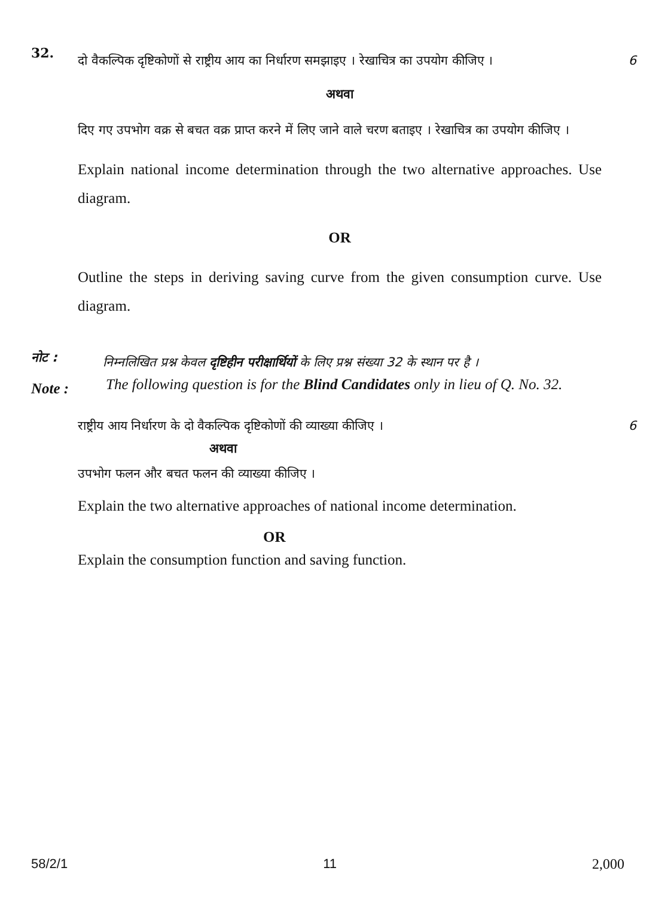32.
दो वैकल्पिक दृष्टिकोणों से राष्ट्रीय आय का निर्धारण समझाइए । रेखाचित्र का उपयोग कीजिए । 6
अथवा
दिए गए उपभोग वक्र से बचत वक्र प्राप्त करने में लिए जाने वाले चरण बताइए । रेखाचित्र का उपयोग कीजिए ।
Explain national income determination through the two alternative approaches. Use diagram.
OR
Outline the steps in deriving saving curve from the given consumption curve. Use diagram.
नोट :
निम्नलिखित प्रश्न केवल दृष्टिहीन परीक्षार्थियों के लिए प्रश्न संख्या 32 के स्थान पर है ।
Note :
The following question is for the Blind Candidates only in lieu of Q. No. 32.
राष्ट्रीय आय निर्धारण के दो वैकल्पिक दृष्टिकोणों की व्याख्या कीजिए । 6
अथवा
उपभोग फलन और बचत फलन की व्याख्या कीजिए ।
Explain the two alternative approaches of national income determination.
OR
Explain the consumption function and saving function.
58/2/1 11 2,000